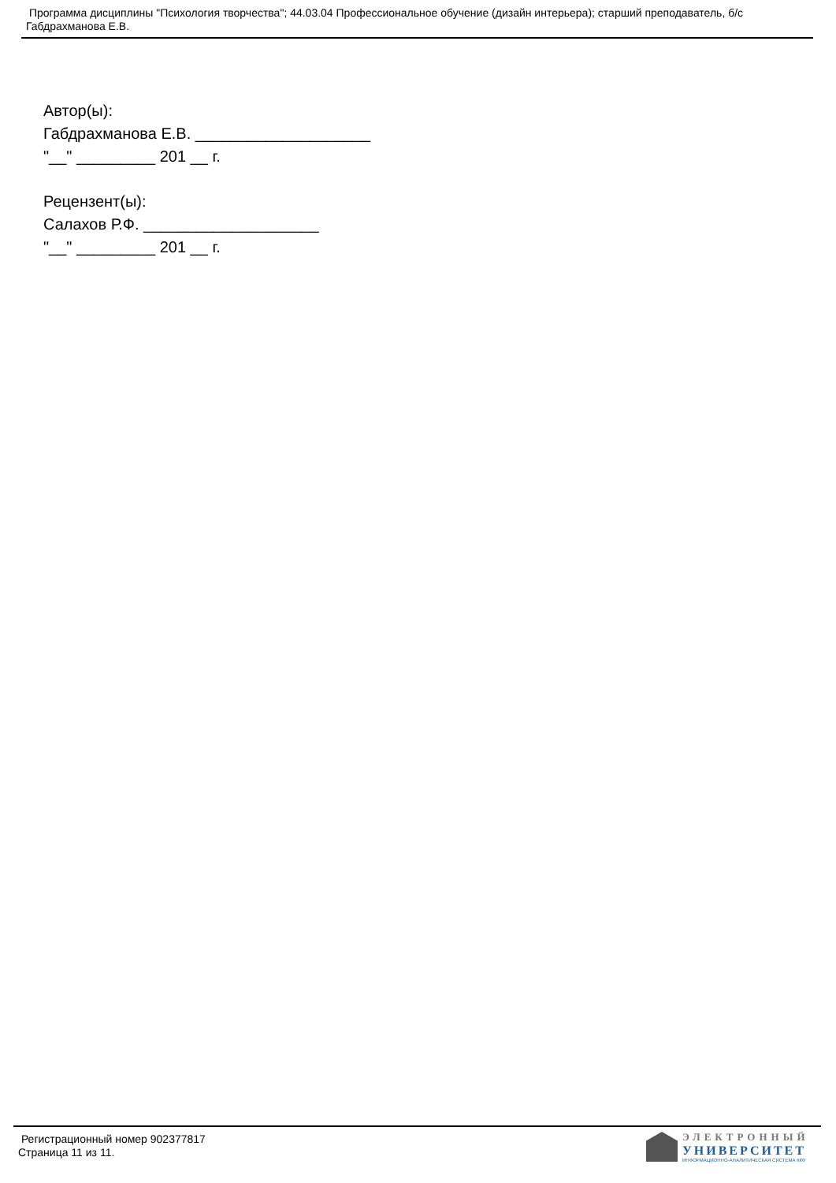Программа дисциплины "Психология творчества"; 44.03.04 Профессиональное обучение (дизайн интерьера); старший преподаватель, б/с Габдрахманова Е.В.
Автор(ы):
Габдрахманова Е.В. ____________________
"__" _________ 201 __ г.
Рецензент(ы):
Салахов Р.Ф. ____________________
"__" _________ 201 __ г.
Регистрационный номер 902377817
Страница 11 из 11.
ЭЛЕКТРОННЫЙ
УНИВЕРСИТЕТ
ИНФОРМАЦИОННО-АНАЛИТИЧЕСКАЯ СИСТЕМА КФУ